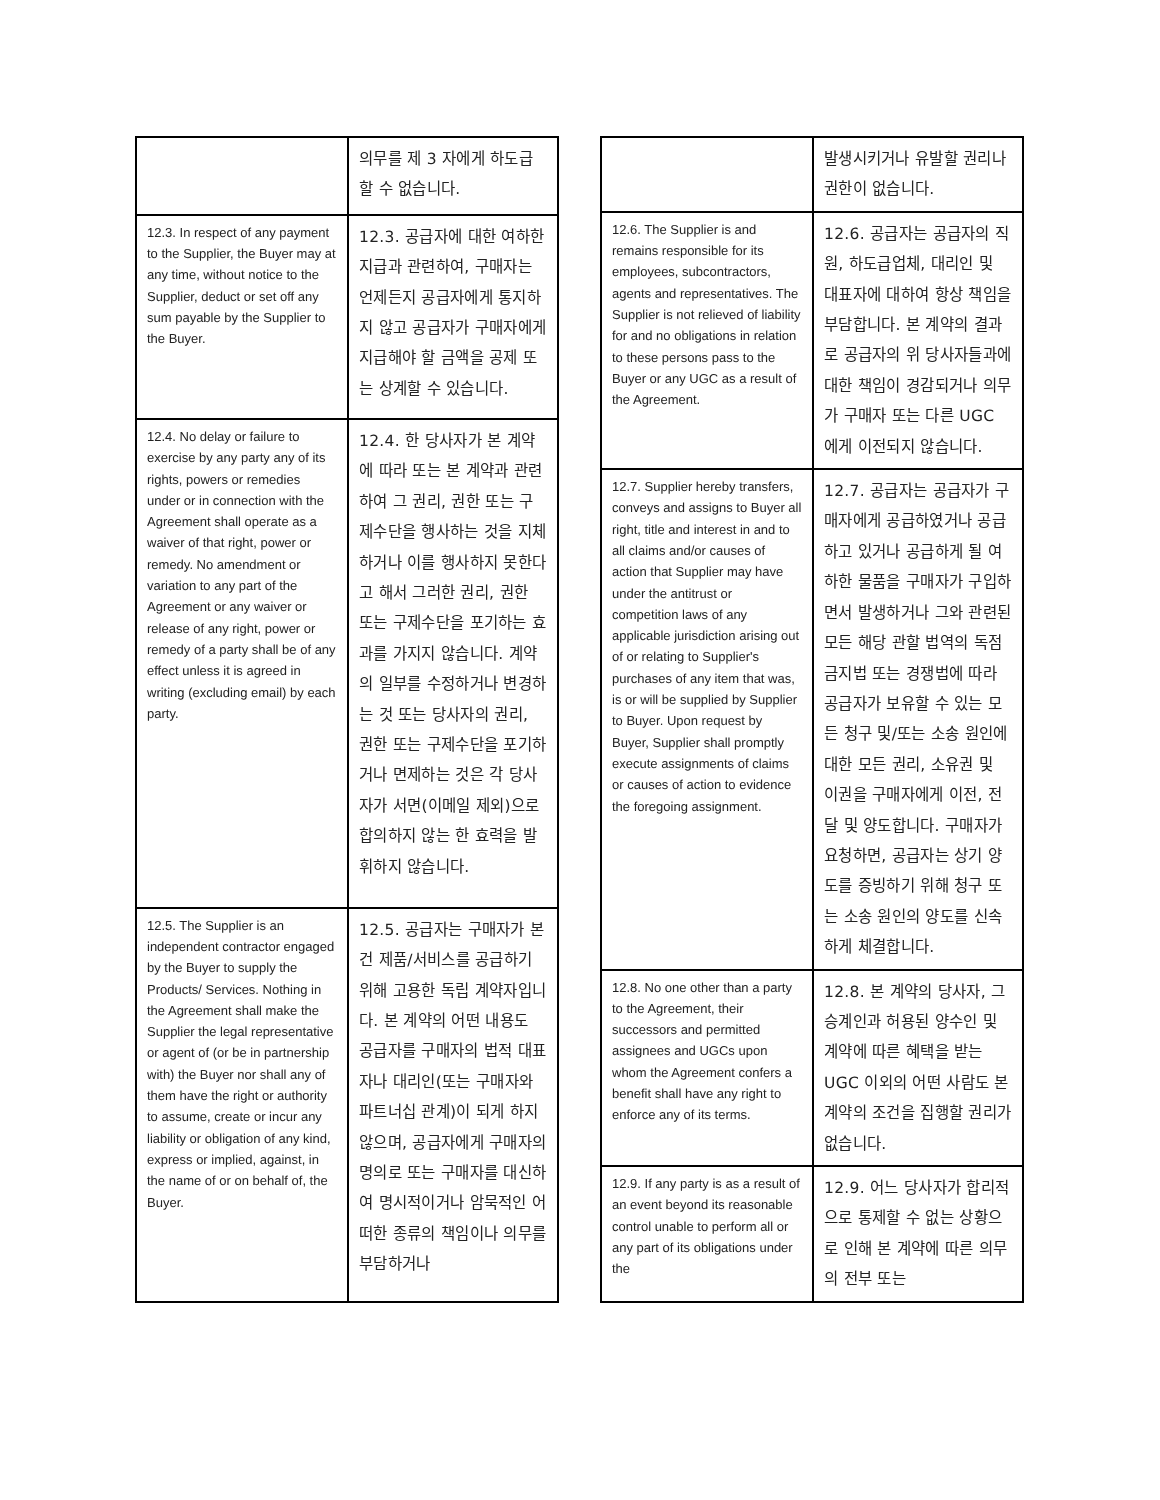| | 의무를 제 3 자에게 하도급할 수 없습니다. |
| 12.3. In respect of any payment to the Supplier, the Buyer may at any time, without notice to the Supplier, deduct or set off any sum payable by the Supplier to the Buyer. | 12.3. 공급자에 대한 여하한 지급과 관련하여, 구매자는 언제든지 공급자에게 통지하지 않고 공급자가 구매자에게 지급해야 할 금액을 공제 또는 상계할 수 있습니다. |
| 12.4. No delay or failure to exercise by any party any of its rights, powers or remedies under or in connection with the Agreement shall operate as a waiver of that right, power or remedy. No amendment or variation to any part of the Agreement or any waiver or release of any right, power or remedy of a party shall be of any effect unless it is agreed in writing (excluding email) by each party. | 12.4. 한 당사자가 본 계약에 따라 또는 본 계약과 관련하여 그 권리, 권한 또는 구제수단을 행사하는 것을 지체하거나 이를 행사하지 못한다고 해서 그러한 권리, 권한 또는 구제수단을 포기하는 효과를 가지지 않습니다. 계약의 일부를 수정하거나 변경하는 것 또는 당사자의 권리, 권한 또는 구제수단을 포기하거나 면제하는 것은 각 당사자가 서면(이메일 제외)으로 합의하지 않는 한 효력을 발휘하지 않습니다. |
| 12.5. The Supplier is an independent contractor engaged by the Buyer to supply the Products/ Services. Nothing in the Agreement shall make the Supplier the legal representative or agent of (or be in partnership with) the Buyer nor shall any of them have the right or authority to assume, create or incur any liability or obligation of any kind, express or implied, against, in the name of or on behalf of, the Buyer. | 12.5. 공급자는 구매자가 본건 제품/서비스를 공급하기 위해 고용한 독립 계약자입니다. 본 계약의 어떤 내용도 공급자를 구매자의 법적 대표자나 대리인(또는 구매자와 파트너십 관계)이 되게 하지 않으며, 공급자에게 구매자의 명의로 또는 구매자를 대신하여 명시적이거나 암묵적인 어떠한 종류의 책임이나 의무를 부담하거나 |
| | 발생시키거나 유발할 권리나 권한이 없습니다. |
| 12.6. The Supplier is and remains responsible for its employees, subcontractors, agents and representatives. The Supplier is not relieved of liability for and no obligations in relation to these persons pass to the Buyer or any UGC as a result of the Agreement. | 12.6. 공급자는 공급자의 직원, 하도급업체, 대리인 및 대표자에 대하여 항상 책임을 부담합니다. 본 계약의 결과로 공급자의 위 당사자들과에 대한 책임이 경감되거나 의무가 구매자 또는 다른 UGC 에게 이전되지 않습니다. |
| 12.7. Supplier hereby transfers, conveys and assigns to Buyer all right, title and interest in and to all claims and/or causes of action that Supplier may have under the antitrust or competition laws of any applicable jurisdiction arising out of or relating to Supplier's purchases of any item that was, is or will be supplied by Supplier to Buyer. Upon request by Buyer, Supplier shall promptly execute assignments of claims or causes of action to evidence the foregoing assignment. | 12.7. 공급자는 공급자가 구매자에게 공급하였거나 공급하고 있거나 공급하게 될 여하한 물품을 구매자가 구입하면서 발생하거나 그와 관련된 모든 해당 관할 법역의 독점금지법 또는 경쟁법에 따라 공급자가 보유할 수 있는 모든 청구 및/또는 소송 원인에 대한 모든 권리, 소유권 및 이권을 구매자에게 이전, 전달 및 양도합니다. 구매자가 요청하면, 공급자는 상기 양도를 증빙하기 위해 청구 또는 소송 원인의 양도를 신속하게 체결합니다. |
| 12.8. No one other than a party to the Agreement, their successors and permitted assignees and UGCs upon whom the Agreement confers a benefit shall have any right to enforce any of its terms. | 12.8. 본 계약의 당사자, 그 승계인과 허용된 양수인 및 계약에 따른 혜택을 받는 UGC 이외의 어떤 사람도 본 계약의 조건을 집행할 권리가 없습니다. |
| 12.9. If any party is as a result of an event beyond its reasonable control unable to perform all or any part of its obligations under the | 12.9. 어느 당사자가 합리적으로 통제할 수 없는 상황으로 인해 본 계약에 따른 의무의 전부 또는 |